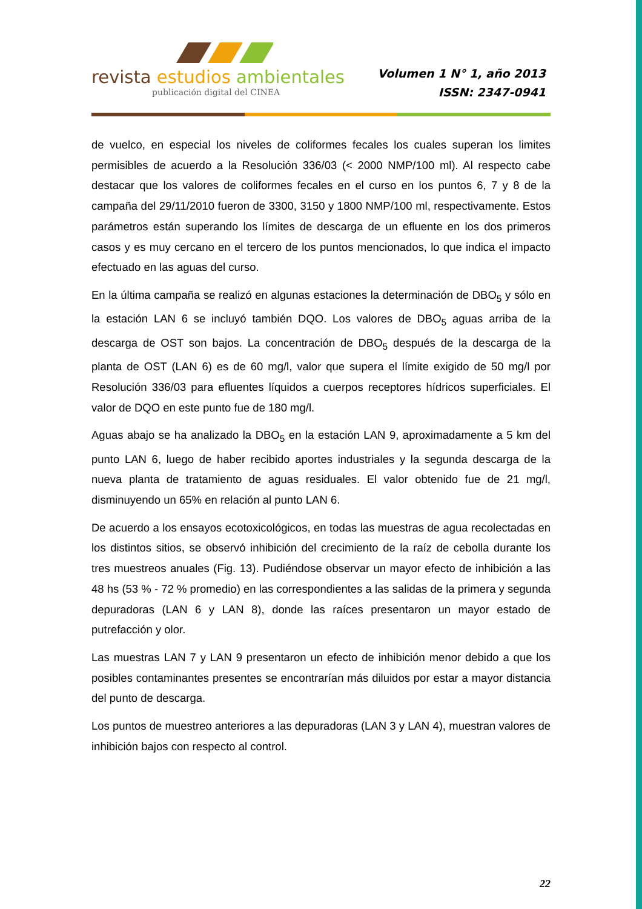revista estudios ambientales
publicación digital del CINEA
Volumen 1 N° 1, año 2013
ISSN: 2347-0941
de vuelco, en especial los niveles de coliformes fecales los cuales superan los limites permisibles de acuerdo a la Resolución 336/03 (< 2000 NMP/100 ml). Al respecto cabe destacar que los valores de coliformes fecales en el curso en los puntos 6, 7 y 8 de la campaña del 29/11/2010 fueron de 3300, 3150 y 1800 NMP/100 ml, respectivamente. Estos parámetros están superando los límites de descarga de un efluente en los dos primeros casos y es muy cercano en el tercero de los puntos mencionados, lo que indica el impacto efectuado en las aguas del curso.
En la última campaña se realizó en algunas estaciones la determinación de DBO<sub>5</sub> y sólo en la estación LAN 6 se incluyó también DQO. Los valores de DBO<sub>5</sub> aguas arriba de la descarga de OST son bajos. La concentración de DBO<sub>5</sub> después de la descarga de la planta de OST (LAN 6) es de 60 mg/l, valor que supera el límite exigido de 50 mg/l por Resolución 336/03 para efluentes líquidos a cuerpos receptores hídricos superficiales. El valor de DQO en este punto fue de 180 mg/l.
Aguas abajo se ha analizado la DBO<sub>5</sub> en la estación LAN 9, aproximadamente a 5 km del punto LAN 6, luego de haber recibido aportes industriales y la segunda descarga de la nueva planta de tratamiento de aguas residuales. El valor obtenido fue de 21 mg/l, disminuyendo un 65% en relación al punto LAN 6.
De acuerdo a los ensayos ecotoxicológicos, en todas las muestras de agua recolectadas en los distintos sitios, se observó inhibición del crecimiento de la raíz de cebolla durante los tres muestreos anuales (Fig. 13). Pudiéndose observar un mayor efecto de inhibición a las 48 hs (53 % - 72 % promedio) en las correspondientes a las salidas de la primera y segunda depuradoras (LAN 6 y LAN 8), donde las raíces presentaron un mayor estado de putrefacción y olor.
Las muestras LAN 7 y LAN 9 presentaron un efecto de inhibición menor debido a que los posibles contaminantes presentes se encontrarían más diluidos por estar a mayor distancia del punto de descarga.
Los puntos de muestreo anteriores a las depuradoras (LAN 3 y LAN 4), muestran valores de inhibición bajos con respecto al control.
22